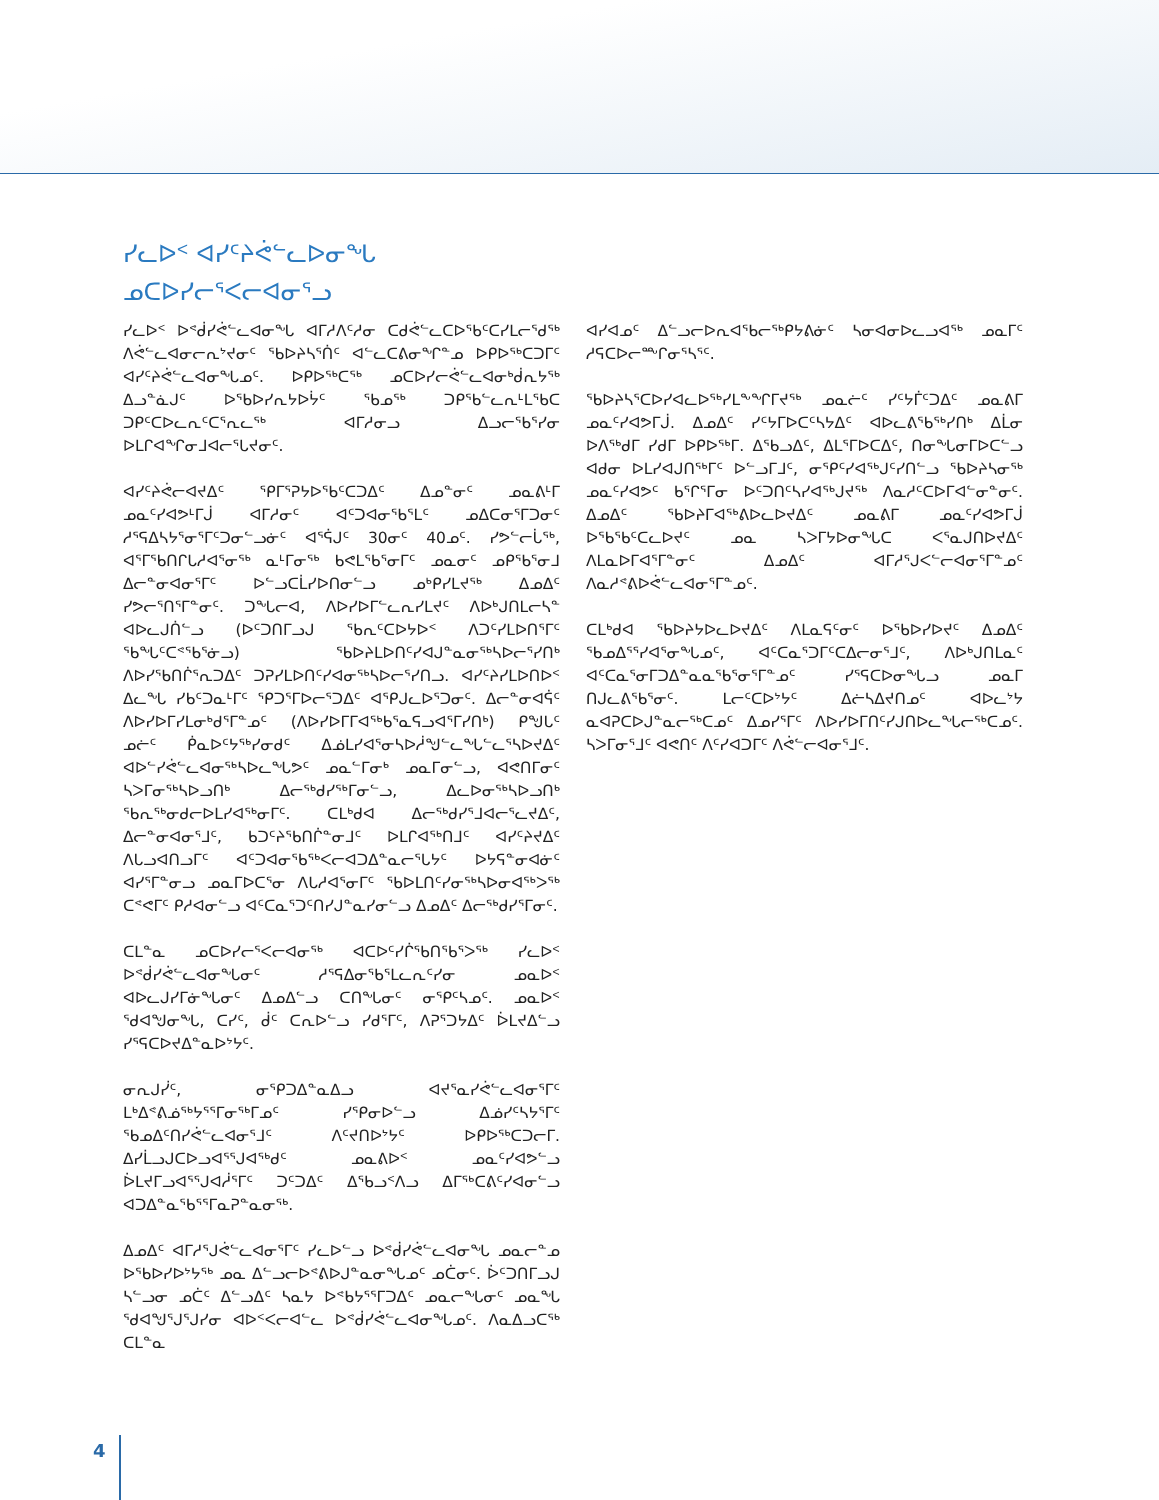ᓯᓚᐅᑉ ᐊᓯᑦᔨᕚᓪᓚᐅᓂᖓ
ᓄᑕᐅᓯᓕᕐᐸᓕᐊᓂᕐᓗ
ᓯᓚᐅᑉ ᐅᕝᑰᓯᕚᓪᓚᐊᓂᖓ ᐊᒥᓱᐱᑦᓱᓂ ᑕᑯᕚᓪᓚᑕᐅᖃᑦᑕᓯᒪᓕᕐᑯᖅ ᐱᕚᓪᓚᐊᓂᓕᕆᔾᔪᓂᑦ ᖃᐅᔨᓴᕐᑏᑦ ᐊᓪᓚᑕᕕᓂᖏᓐᓄ ᐅᑭᐅᖅᑕᑐᒥᑦ ᐊᓯᑦᔨᕚᓪᓚᐊᓂᖓᓄᑦ. ᐅᑭᐅᖅᑕᖅ ᓄᑕᐅᓯᓕᕚᓪᓚᐊᓂᒃᑰᕆᔭᖅ ᐃᓗᓐᓈᒍᑦ ᐅᖃᐅᓯᕆᔭᐅᔮᑦ ᖃᓄᖅ ᑐᑭᖃᓪᓚᕆᒻᒪᕐᑲᑕ ᑐᑭᑦᑕᐅᓚᕆᑦᑕᕐᕆᓚᖅ ᐊᒥᓱᓂᓗ ᐃᓗᓕᖃᕐᓯᓂ ᐅᒪᒋᐊᖏᓂᒧᐊᓕᕐᒐᔪᓂᑦ.
ᐊᓯᑦᔨᕚᓕᐊᔪᐃᑦ ᕿᒥᕐᕈᔭᐅᖃᑦᑕᑐᐃᑦ ᐃᓄᓐᓂᑦ ᓄᓇᕕᒻᒥ ᓄᓇᑦᓯᐊᕗᒻᒥᒎ ᐊᒥᓱᓂᑦ ᐊᑦᑐᐊᓂᖃᕐᒪᑦ ᓄᐃᑕᓂᕐᒥᑐᓂᑦ ᓱᕐᕋᐃᓴᔭᕐᓂᕐᒥᑦᑐᓂᓪᓗᓃᑦ ᐊᕐᕌᒍᑦ 30ᓂᑦ 40ᓄᑦ. ᓯᕗᓪᓕᒑᖅ, ᐊᕐᒥᖃᑎᒋᒐᓱᐊᕐᓂᖅ ᓇᒻᒥᓂᖅ ᑲᕙᒪᖃᕐᓂᒥᑦ ᓄᓇᓂᑦ ᓄᑭᖃᕐᓂᒧ ᐃᓕᓐᓂᐊᓂᕐᒥᑦ ᐅᓪᓗᑕᒫᓯᐅᑎᓂᓪᓗ ᓄᒃᑭᓯᒪᔪᖅ ᐃᓄᐃᑦ ᓯᕗᓕᕐᑎᕐᒥᓐᓂᑦ. ᑐᖓᓕᐊ, ᐱᐅᓯᐅᒥᓪᓚᕆᓯᒪᔪᑦ ᐱᐅᒃᒍᑎᒪᓕᓴᓐ ᐊᐅᓚᒍᑏᓪᓗ (ᐅᑦᑐᑎᒥᓗᒍ ᖃᕆᑦᑕᐅᔭᐅᑉ ᐱᑐᑦᓯᒪᐅᑎᕐᒥᑦ ᖃᖓᑦᑕᕝᖃᕐᓃᓗ) ᖃᐅᔨᒪᐅᑎᑦᓯᐊᒍᓐᓇᓂᖅᓴᐅᓕᕐᓯᑎᒃ ᐱᐅᓯᖃᑎᒌᕐᕆᑐᐃᑦ ᑐᕈᓯᒪᐅᑎᑦᓯᐊᓂᖅᓴᐅᓕᕐᓯᑎᓗ. ᐊᓯᑦᔨᓯᒪᐅᑎᐅᑉ ᐃᓚᖓ ᓯᑲᑦᑐᓇᒻᒥᑦ ᕿᑐᕐᒥᐅᓕᕐᑐᐃᑦ ᐊᕿᒍᓚᐅᕐᑐᓂᑦ. ᐃᓕᓐᓂᐊᕌᑦ ᐱᐅᓯᐅᒥᓯᒪᓂᒃᑯᕐᒥᓐᓄᑦ (ᐱᐅᓯᐅᒥᒥᐊᖅᑲᕐᓇᕋᓗᐊᕐᒥᓯᑎᒃ) ᑭᖑᒐᑦ ᓄᓖᑦ ᑮᓇᐅᑦᔭᖅᓯᓂᑯᑦ ᐃᓅᒪᓯᐊᕐᓂᓴᐅᓲᖑᓪᓚᖓᓪᓚᕐᓴᐅᔪᐃᑦ ᐊᐅᓪᓯᕚᓪᓚᐊᓂᖅᓴᐅᓚᖓᕗᑦ ᓄᓇᓪᒥᓂᒃ ᓄᓇᒥᓂᓪᓗ, ᐊᕙᑎᒥᓂᑦ ᓴᐳᒥᓂᖅᓴᐅᓗᑎᒃ ᐃᓕᖅᑯᓯᖅᒥᓂᓪᓗ, ᐃᓚᐅᓂᖅᓴᐅᓗᑎᒃ ᖃᕆᖅᓂᑯᓕᐅᒪᓯᐊᖅᓂᒥᑦ. ᑕᒪᒃᑯᐊ ᐃᓕᖅᑯᓯᕐᒧᐊᓕᕐᓚᔪᐃᑦ, ᐃᓕᓐᓂᐊᓂᕐᒧᑦ, ᑲᑐᑦᔨᖃᑎᒌᓐᓂᒧᑦ ᐅᒪᒋᐊᖅᑎᒧᑦ ᐊᓯᑦᔨᔪᐃᑦ ᐱᒐᓗᐊᑎᓗᒥᑦ ᐊᑦᑐᐊᓂᖃᖅᐸᓕᐊᑐᐃᓐᓇᓕᕐᒐᔭᑦ ᐅᔭᕋᓐᓂᐊᓃᑦ ᐊᓯᕐᒥᓐᓂᓗ ᓄᓇᒥᐅᑕᕐᓂ ᐱᒐᓱᐊᕐᓂᒥᑦ ᖃᐅᒪᑎᑦᓯᓂᖅᓴᐅᓂᐊᖅᐳᖅ ᑕᕝᕙᒥᑦ ᑭᓱᐊᓂᓪᓗ ᐊᑦᑕᓇᕐᑐᑦᑎᓯᒍᓐᓇᓯᓂᓪᓗ ᐃᓄᐃᑦ ᐃᓕᖅᑯᓯᕐᒥᓂᑦ.
ᑕᒪᓐᓇ ᓄᑕᐅᓯᓕᕐᐸᓕᐊᓂᖅ ᐊᑕᐅᑦᓯᒌᖃᑎᖃᕐᐳᖅ ᓯᓚᐅᑉ ᐅᕝᑰᓯᕚᓪᓚᐊᓂᖓᓂᑦ ᓱᕐᕋᐃᓂᖃᕐᒪᓚᕆᑦᓯᓂ ᓄᓇᐅᑉ ᐊᐅᓚᒍᓯᒥᓃᖓᓂᑦ ᐃᓄᐃᓪᓗ ᑕᑎᖓᓂᑦ ᓂᕿᑦᓴᓄᑦ. ᓄᓇᐅᑉ ᖁᐊᖑᓂᖓ, ᑕᓯᑦ, ᑰᑦ ᑕᕆᐅᓪᓗ ᓯᑯᕐᒥᑦ, ᐱᕈᕐᑐᔭᐃᑦ ᐆᒪᔪᐃᓪᓗ ᓯᕐᕋᑕᐅᔪᐃᓐᓇᐅᔾᔭᑦ.
ᓂᕆᒍᓰᑦ, ᓂᕿᑐᐃᓐᓇᐃᓗ ᐊᔪᕐᓇᓯᕚᓪᓚᐊᓂᕐᒥᑦ ᒪᒃᐃᕝᕕᓅᕐᒃᔭᕐᕐᒥᓂᖅᒥᓄᑦ ᓯᕿᓂᐅᓪᓗ ᐃᓅᓯᑦᓴᔭᕐᒥᑦ ᖃᓄᐃᑦᑎᓯᕚᓪᓚᐊᓂᕐᒧᑦ ᐱᑦᔪᑎᐅᔾᔭᑦ ᐅᑭᐅᖅᑕᑐᓕᒥ. ᐃᓯᒫᓗᒍᑕᐅᓗᐊᕐᕐᒍᐊᖅᑯᑦ ᓄᓇᕕᐅᑉ ᓄᓇᑦᓯᐊᕗᓪᓗ ᐆᒪᔪᒥᓗᐊᕐᕐᒍᐊᓲᕐᒥᑦ ᑐᑦᑐᐃᑦ ᐃᖃᓗᑉᐱᓗ ᐃᒥᖅᑕᕕᑦᓯᐊᓂᓪᓗ ᐊᑐᐃᓐᓇᖃᕐᕐᒥᓇᕈᓐᓇᓂᖅ.
ᐃᓄᐃᑦ ᐊᒥᓱᕐᒍᕚᓪᓚᐊᓂᕐᒥᑦ ᓯᓚᐅᓪᓗ ᐅᕝᑰᓯᕚᓪᓚᐊᓂᖓ ᓄᓇᓕᓐᓄ ᐅᖃᐅᓯᐅᔾᔭᖅ ᓄᓇ ᐃᓪᓗᓕᐅᕝᕕᐅᒍᓐᓇᓂᖓᓄᑦ ᓄᑖᓂᑦ. ᐆᑦᑐᑎᒥᓗᒍ ᓴᓪᓗᓂ ᓄᑖᑦ ᐃᓪᓗᐃᑦ ᓴᓇᔭ ᐅᕝᑲᔭᕐᕐᒥᑐᐃᑦ ᓄᓇᓕᖓᓂᑦ ᓄᓇᖓ ᖁᐊᖑᕐᒍᕐᒍᓯᓂ ᐊᐅᑉᐸᓕᐊᓪᓚ ᐅᕝᑰᓯᕚᓪᓚᐊᓂᖓᓄᑦ. ᐱᓇᐃᓗᑕᖅ ᑕᒪᓐᓇ
ᐊᓯᐊᓄᑦ ᐃᓪᓗᓕᐅᕆᐊᖃᓕᖅᑭᔭᕕᓃᑦ ᓴᓂᐊᓂᐅᓚᓗᐊᖅ ᓄᓇᒥᑦ ᓱᕋᑕᐅᓕᖖᒋᓂᕐᓴᕐᑦ.
ᖃᐅᔨᓴᕐᑕᐅᓯᐊᓚᐅᖅᓯᒪᖕᖏᒥᔪᖅ ᓄᓇᓖᑦ ᓯᑦᔭᒦᑦᑐᐃᑦ ᓄᓇᕕᒥ ᓄᓇᑦᓯᐊᕗᒥᒎ. ᐃᓄᐃᑦ ᓯᑦᔭᒥᐅᑕᑦᓴᔭᐃᑦ ᐊᐅᓚᕕᖃᖅᓯᑎᒃ ᐃᒫᓂ ᐅᐱᖅᑯᒥ ᓯᑯᒥ ᐅᑭᐅᖅᒥ. ᐃᖃᓗᐃᑦ, ᐃᒪᕐᒥᐅᑕᐃᑦ, ᑎᓂᖓᓂᒥᐅᑕᓪᓗ ᐊᑯᓂ ᐅᒪᓯᐊᒍᑎᖅᒥᑦ ᐅᓪᓗᒥᒧᑦ, ᓂᕿᑦᓯᐊᖅᒍᑦᓯᑎᓪᓗ ᖃᐅᔨᓴᓂᖅ ᓄᓇᑦᓯᐊᕗᑦ ᑲᕐᒋᕐᒥᓂ ᐅᑦᑐᑎᑦᓴᓯᐊᖅᒍᔪᖅ ᐱᓇᓱᑦᑕᐅᒥᐊᓪᓂᓐᓂᑦ. ᐃᓄᐃᑦ ᖃᐅᔨᒥᐊᖅᕕᐅᓚᐅᔪᐃᑦ ᓄᓇᕕᒥ ᓄᓇᑦᓯᐊᕗᒥᒎ ᐅᖃᖃᑦᑕᓚᐅᔪᑦ ᓄᓇ ᓴᐳᒥᔭᐅᓂᖓᑕ ᐸᕐᓇᒍᑎᐅᔪᐃᑦ ᐱᒪᓇᐅᒥᐊᕐᒥᓐᓂᑦ ᐃᓄᐃᑦ ᐊᒥᓱᕐᒍᐸᓪᓕᐊᓂᕐᒥᓐᓄᑦ ᐱᓇᓱᕝᕕᐅᕚᓪᓚᐊᓂᕐᒥᓐᓄᑦ.
ᑕᒪᒃᑯᐊ ᖃᐅᔨᔭᐅᓚᐅᔪᐃᑦ ᐱᒪᓇᕋᑦᓂᑦ ᐅᖃᐅᓯᐅᔪᑦ ᐃᓄᐃᑦ ᖃᓄᐃᕐᕐᓯᐊᕐᓂᖓᓄᑦ, ᐊᑦᑕᓇᕐᑐᒥᑦᑕᐃᓕᓂᕐᒧᑦ, ᐱᐅᒃᒍᑎᒪᓇᑦ ᐊᑦᑕᓇᕐᓂᒥᑐᐃᓐᓇᓇᕐᑲᕐᓂᕐᒥᓐᓄᑦ ᓯᕐᕋᑕᐅᓂᖓᓗ ᓄᓇᒥ ᑎᒍᓚᕕᖃᕐᓂᑦ. ᒪᓕᑦᑕᐅᔾᔭᑦ ᐃᓖᓴᐃᔪᑎᓄᑦ ᐊᐅᓚᔾᔭ ᓇᐊᕈᑕᐅᒍᓐᓇᓕᖅᑕᓄᑦ ᐃᓄᓯᕐᒥᑦ ᐱᐅᓯᐅᒥᑎᑦᓯᒍᑎᐅᓚᖓᓕᖅᑕᓄᑦ. ᓴᐳᒥᓂᕐᒧᑦ ᐊᕙᑎᑦ ᐱᑦᓯᐊᑐᒥᑦ ᐱᕚᓪᓕᐊᓂᕐᒧᑦ.
4